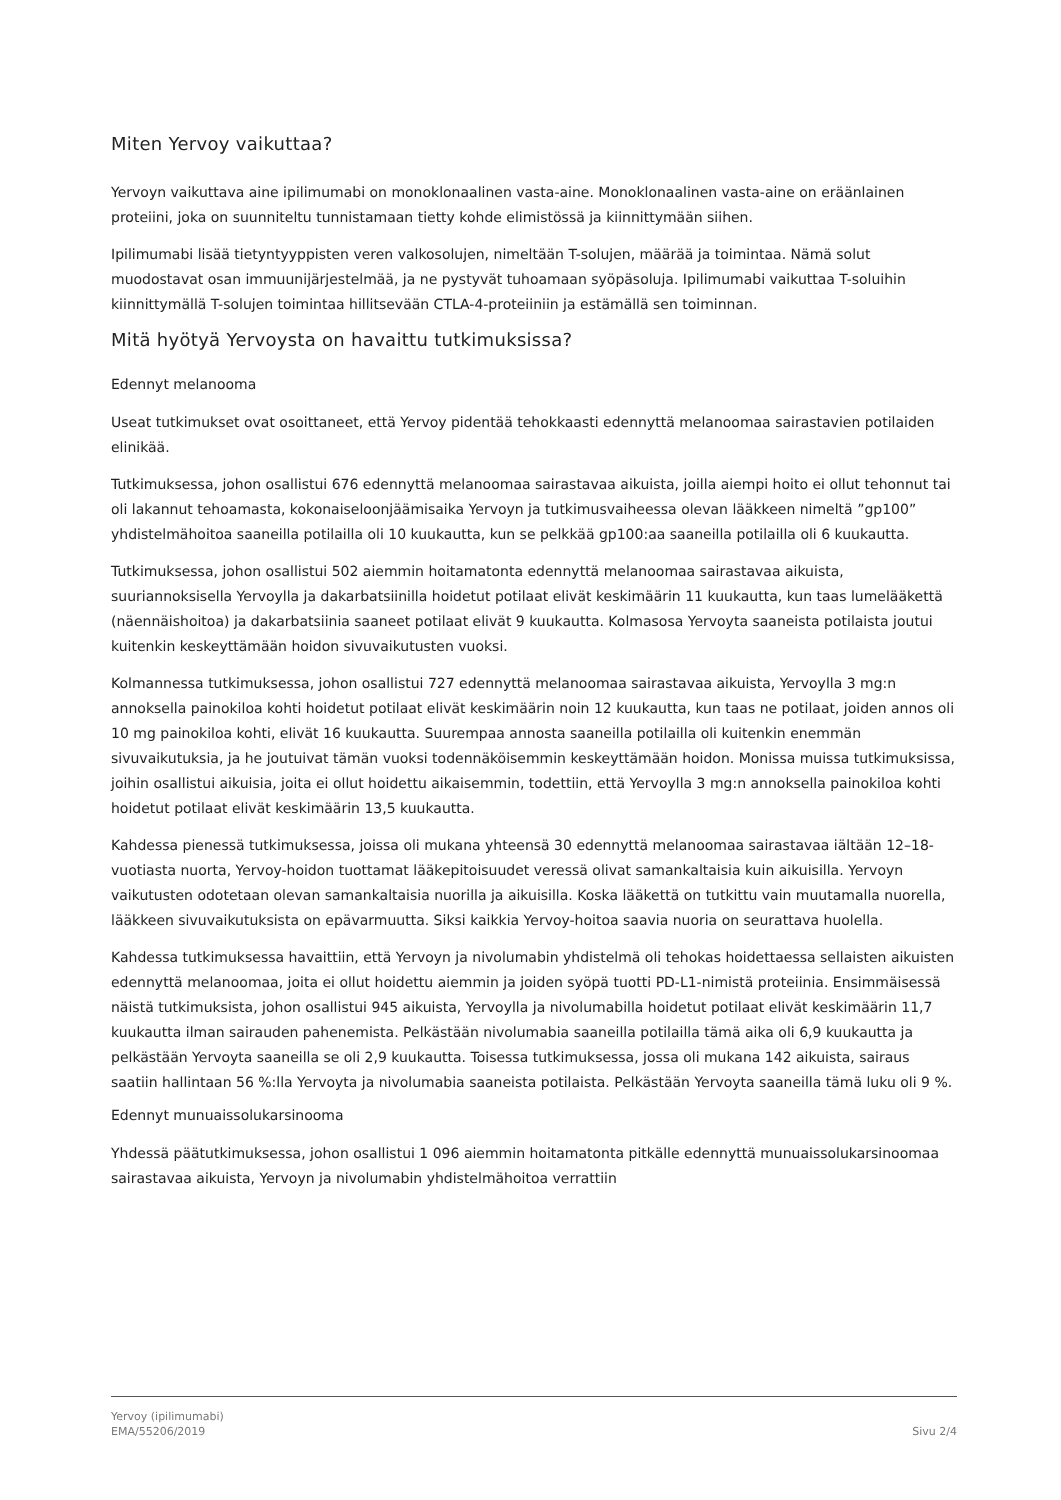Miten Yervoy vaikuttaa?
Yervoyn vaikuttava aine ipilimumabi on monoklonaalinen vasta-aine. Monoklonaalinen vasta-aine on eräänlainen proteiini, joka on suunniteltu tunnistamaan tietty kohde elimistössä ja kiinnittymään siihen.
Ipilimumabi lisää tietyntyyppisten veren valkosolujen, nimeltään T-solujen, määrää ja toimintaa. Nämä solut muodostavat osan immuunijärjestelmää, ja ne pystyvät tuhoamaan syöpäsoluja. Ipilimumabi vaikuttaa T-soluihin kiinnittymällä T-solujen toimintaa hillitsevään CTLA-4-proteiiniin ja estämällä sen toiminnan.
Mitä hyötyä Yervoysta on havaittu tutkimuksissa?
Edennyt melanooma
Useat tutkimukset ovat osoittaneet, että Yervoy pidentää tehokkaasti edennyttä melanoomaa sairastavien potilaiden elinikää.
Tutkimuksessa, johon osallistui 676 edennyttä melanoomaa sairastavaa aikuista, joilla aiempi hoito ei ollut tehonnut tai oli lakannut tehoamasta, kokonaiseloonjäämisaika Yervoyn ja tutkimusvaiheessa olevan lääkkeen nimeltä ”gp100” yhdistelmähoitoa saaneilla potilailla oli 10 kuukautta, kun se pelkkää gp100:aa saaneilla potilailla oli 6 kuukautta.
Tutkimuksessa, johon osallistui 502 aiemmin hoitamatonta edennyttä melanoomaa sairastavaa aikuista, suuriannoksisella Yervoylla ja dakarbatsiinilla hoidetut potilaat elivät keskimäärin 11 kuukautta, kun taas lumelääkettä (näennäishoitoa) ja dakarbatsiinia saaneet potilaat elivät 9 kuukautta. Kolmasosa Yervoyta saaneista potilaista joutui kuitenkin keskeyttämään hoidon sivuvaikutusten vuoksi.
Kolmannessa tutkimuksessa, johon osallistui 727 edennyttä melanoomaa sairastavaa aikuista, Yervoylla 3 mg:n annoksella painokiloa kohti hoidetut potilaat elivät keskimäärin noin 12 kuukautta, kun taas ne potilaat, joiden annos oli 10 mg painokiloa kohti, elivät 16 kuukautta. Suurempaa annosta saaneilla potilailla oli kuitenkin enemmän sivuvaikutuksia, ja he joutuivat tämän vuoksi todennäköisemmin keskeyttämään hoidon. Monissa muissa tutkimuksissa, joihin osallistui aikuisia, joita ei ollut hoidettu aikaisemmin, todettiin, että Yervoylla 3 mg:n annoksella painokiloa kohti hoidetut potilaat elivät keskimäärin 13,5 kuukautta.
Kahdessa pienessä tutkimuksessa, joissa oli mukana yhteensä 30 edennyttä melanoomaa sairastavaa iältään 12–18-vuotiasta nuorta, Yervoy-hoidon tuottamat lääkepitoisuudet veressä olivat samankaltaisia kuin aikuisilla. Yervoyn vaikutusten odotetaan olevan samankaltaisia nuorilla ja aikuisilla. Koska lääkettä on tutkittu vain muutamalla nuorella, lääkkeen sivuvaikutuksista on epävarmuutta. Siksi kaikkia Yervoy-hoitoa saavia nuoria on seurattava huolella.
Kahdessa tutkimuksessa havaittiin, että Yervoyn ja nivolumabin yhdistelmä oli tehokas hoidettaessa sellaisten aikuisten edennyttä melanoomaa, joita ei ollut hoidettu aiemmin ja joiden syöpä tuotti PD-L1-nimistä proteiinia. Ensimmäisessä näistä tutkimuksista, johon osallistui 945 aikuista, Yervoylla ja nivolumabilla hoidetut potilaat elivät keskimäärin 11,7 kuukautta ilman sairauden pahenemista. Pelkästään nivolumabia saaneilla potilailla tämä aika oli 6,9 kuukautta ja pelkästään Yervoyta saaneilla se oli 2,9 kuukautta. Toisessa tutkimuksessa, jossa oli mukana 142 aikuista, sairaus saatiin hallintaan 56 %:lla Yervoyta ja nivolumabia saaneista potilaista. Pelkästään Yervoyta saaneilla tämä luku oli 9 %.
Edennyt munuaissolukarsinooma
Yhdessä päätutkimuksessa, johon osallistui 1 096 aiemmin hoitamatonta pitkälle edennyttä munuaissolukarsinoomaa sairastavaa aikuista, Yervoyn ja nivolumabin yhdistelmähoitoa verrattiin
Yervoy (ipilimumabi)
EMA/55206/2019
Sivu 2/4